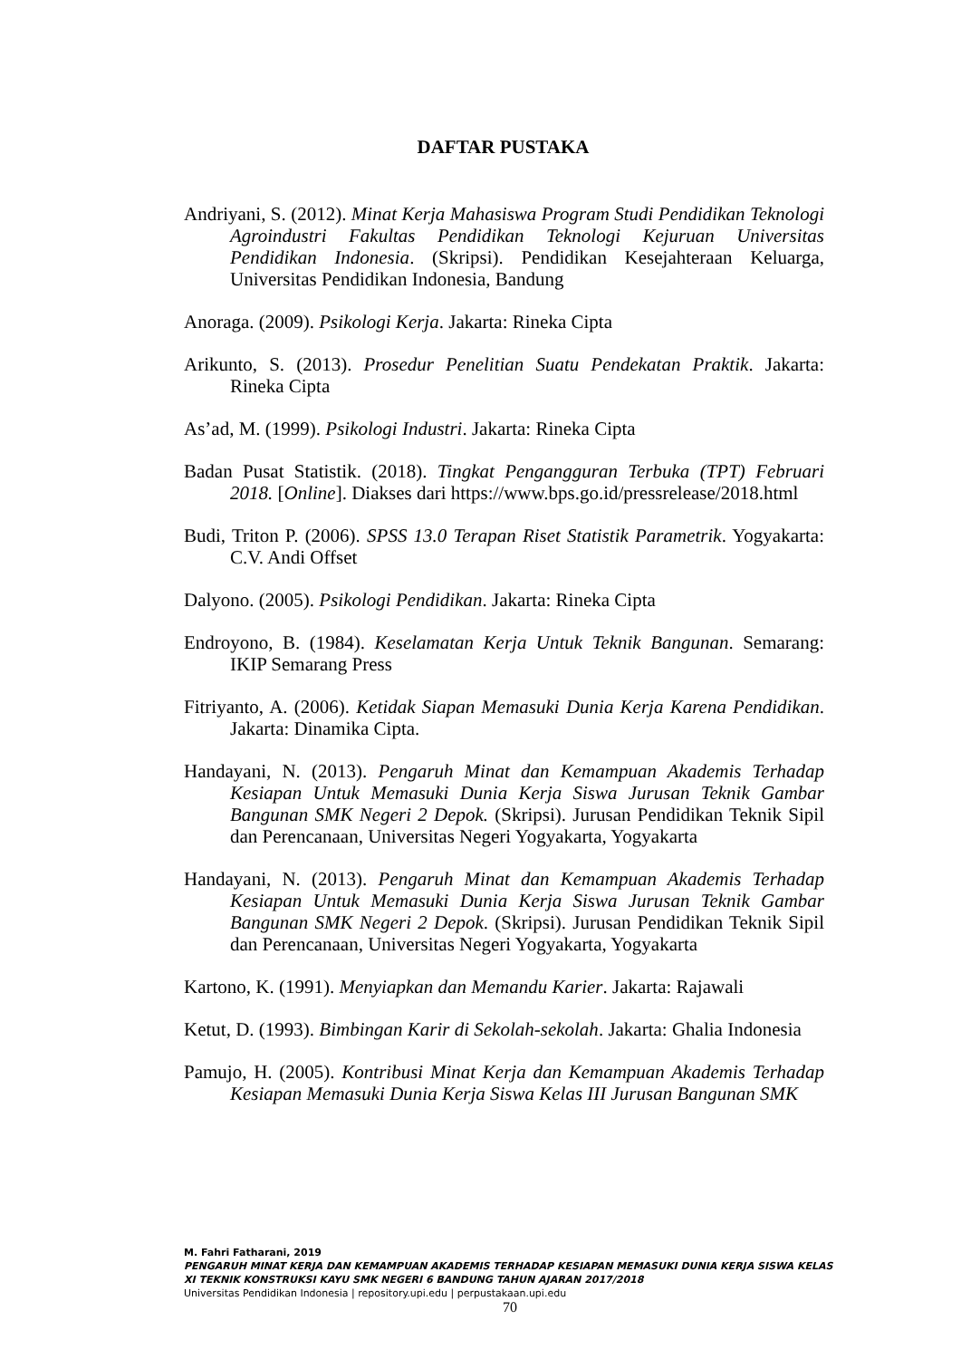DAFTAR PUSTAKA
Andriyani, S. (2012). Minat Kerja Mahasiswa Program Studi Pendidikan Teknologi Agroindustri Fakultas Pendidikan Teknologi Kejuruan Universitas Pendidikan Indonesia. (Skripsi). Pendidikan Kesejahteraan Keluarga, Universitas Pendidikan Indonesia, Bandung
Anoraga. (2009). Psikologi Kerja. Jakarta: Rineka Cipta
Arikunto, S. (2013). Prosedur Penelitian Suatu Pendekatan Praktik. Jakarta: Rineka Cipta
As’ad, M. (1999). Psikologi Industri. Jakarta: Rineka Cipta
Badan Pusat Statistik. (2018). Tingkat Pengangguran Terbuka (TPT) Februari 2018. [Online]. Diakses dari https://www.bps.go.id/pressrelease/2018.html
Budi, Triton P. (2006). SPSS 13.0 Terapan Riset Statistik Parametrik. Yogyakarta: C.V. Andi Offset
Dalyono. (2005). Psikologi Pendidikan. Jakarta: Rineka Cipta
Endroyono, B. (1984). Keselamatan Kerja Untuk Teknik Bangunan. Semarang: IKIP Semarang Press
Fitriyanto, A. (2006). Ketidak Siapan Memasuki Dunia Kerja Karena Pendidikan. Jakarta: Dinamika Cipta.
Handayani, N. (2013). Pengaruh Minat dan Kemampuan Akademis Terhadap Kesiapan Untuk Memasuki Dunia Kerja Siswa Jurusan Teknik Gambar Bangunan SMK Negeri 2 Depok. (Skripsi). Jurusan Pendidikan Teknik Sipil dan Perencanaan, Universitas Negeri Yogyakarta, Yogyakarta
Handayani, N. (2013). Pengaruh Minat dan Kemampuan Akademis Terhadap Kesiapan Untuk Memasuki Dunia Kerja Siswa Jurusan Teknik Gambar Bangunan SMK Negeri 2 Depok. (Skripsi). Jurusan Pendidikan Teknik Sipil dan Perencanaan, Universitas Negeri Yogyakarta, Yogyakarta
Kartono, K. (1991). Menyiapkan dan Memandu Karier. Jakarta: Rajawali
Ketut, D. (1993). Bimbingan Karir di Sekolah-sekolah. Jakarta: Ghalia Indonesia
Pamujo, H. (2005). Kontribusi Minat Kerja dan Kemampuan Akademis Terhadap Kesiapan Memasuki Dunia Kerja Siswa Kelas III Jurusan Bangunan SMK
M. Fahri Fatharani, 2019
PENGARUH MINAT KERJA DAN KEMAMPUAN AKADEMIS TERHADAP KESIAPAN MEMASUKI DUNIA KERJA SISWA KELAS XI TEKNIK KONSTRUKSI KAYU SMK NEGERI 6 BANDUNG TAHUN AJARAN 2017/2018
Universitas Pendidikan Indonesia | repository.upi.edu | perpustakaan.upi.edu
70